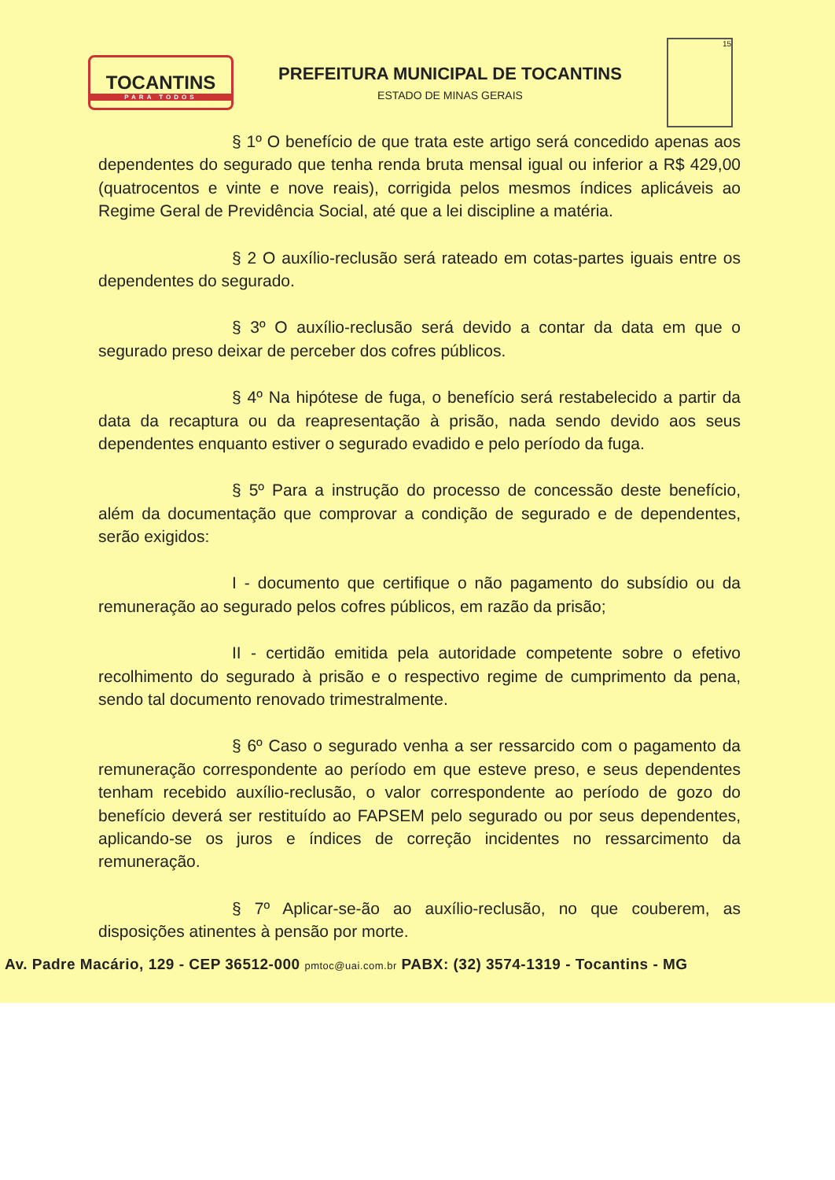TOCANTINS
PARA TODOS
PREFEITURA MUNICIPAL DE TOCANTINS
ESTADO DE MINAS GERAIS
15
§ 1º O benefício de que trata este artigo será concedido apenas aos dependentes do segurado que tenha renda bruta mensal igual ou inferior a R$ 429,00 (quatrocentos e vinte e nove reais), corrigida pelos mesmos índices aplicáveis ao Regime Geral de Previdência Social, até que a lei discipline a matéria.
§ 2 O auxílio-reclusão será rateado em cotas-partes iguais entre os dependentes do segurado.
§ 3º O auxílio-reclusão será devido a contar da data em que o segurado preso deixar de perceber dos cofres públicos.
§ 4º Na hipótese de fuga, o benefício será restabelecido a partir da data da recaptura ou da reapresentação à prisão, nada sendo devido aos seus dependentes enquanto estiver o segurado evadido e pelo período da fuga.
§ 5º Para a instrução do processo de concessão deste benefício, além da documentação que comprovar a condição de segurado e de dependentes, serão exigidos:
I - documento que certifique o não pagamento do subsídio ou da remuneração ao segurado pelos cofres públicos, em razão da prisão;
II - certidão emitida pela autoridade competente sobre o efetivo recolhimento do segurado à prisão e o respectivo regime de cumprimento da pena, sendo tal documento renovado trimestralmente.
§ 6º Caso o segurado venha a ser ressarcido com o pagamento da remuneração correspondente ao período em que esteve preso, e seus dependentes tenham recebido auxílio-reclusão, o valor correspondente ao período de gozo do benefício deverá ser restituído ao FAPSEM pelo segurado ou por seus dependentes, aplicando-se os juros e índices de correção incidentes no ressarcimento da remuneração.
§ 7º Aplicar-se-ão ao auxílio-reclusão, no que couberem, as disposições atinentes à pensão por morte.
Av. Padre Macário, 129 - CEP 36512-000 pmtoc@uai.com.br PABX: (32) 3574-1319 - Tocantins - MG